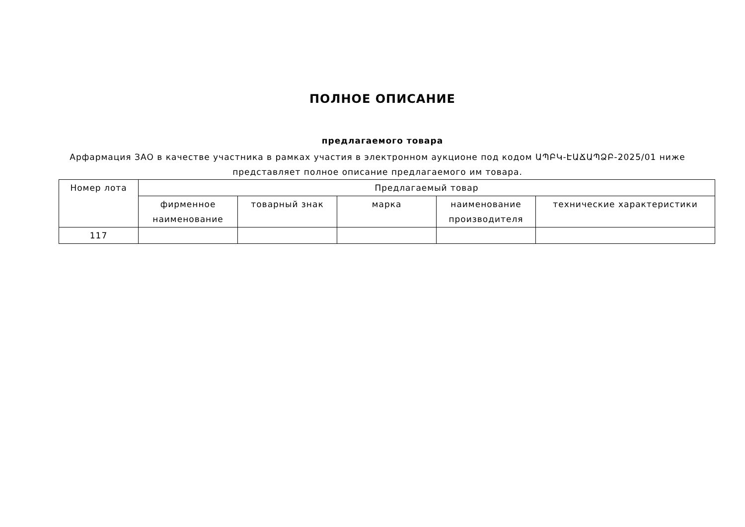ПОЛНОЕ ОПИСАНИЕ
предлагаемого товара
Арфармация ЗАО в качестве участника в рамках участия в электронном аукционе под кодом ԱՊԲԿ-ԷԱՃԱՊՁԲ-2025/01 ниже представляет полное описание предлагаемого им товара.
| Номер лота | Предлагаемый товар | | | | |
| --- | --- | --- | --- | --- | --- |
| | фирменное наименование | товарный знак | марка | наименование производителя | технические характеристики |
| 117 | | | | | |